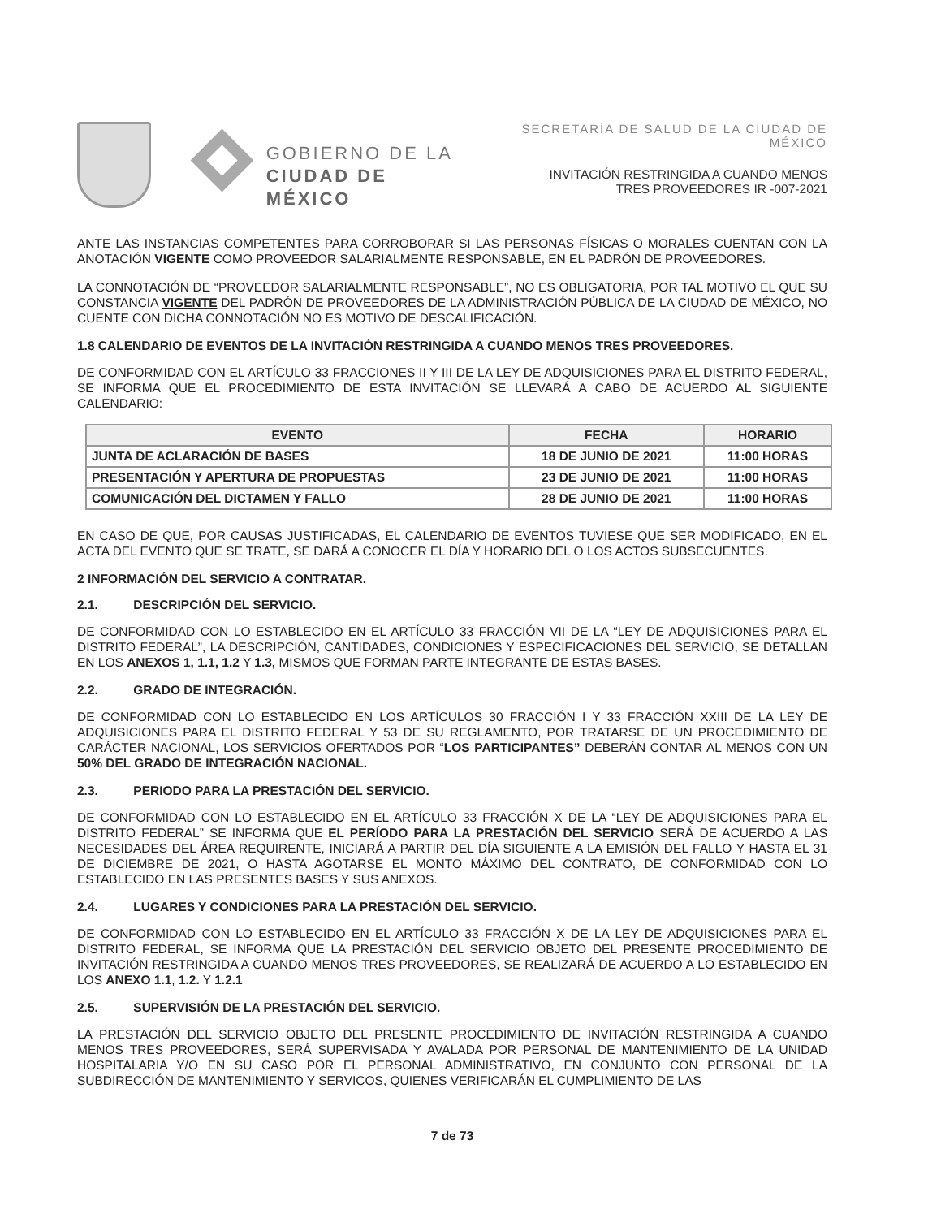GOBIERNO DE LA
CIUDAD DE MÉXICO
SECRETARÍA DE SALUD DE LA CIUDAD DE MÉXICO
INVITACIÓN RESTRINGIDA A CUANDO MENOS
TRES PROVEEDORES IR -007-2021
ANTE LAS INSTANCIAS COMPETENTES PARA CORROBORAR SI LAS PERSONAS FÍSICAS O MORALES CUENTAN CON LA ANOTACIÓN VIGENTE COMO PROVEEDOR SALARIALMENTE RESPONSABLE, EN EL PADRÓN DE PROVEEDORES.
LA CONNOTACIÓN DE “PROVEEDOR SALARIALMENTE RESPONSABLE”, NO ES OBLIGATORIA, POR TAL MOTIVO EL QUE SU CONSTANCIA VIGENTE DEL PADRÓN DE PROVEEDORES DE LA ADMINISTRACIÓN PÚBLICA DE LA CIUDAD DE MÉXICO, NO CUENTE CON DICHA CONNOTACIÓN NO ES MOTIVO DE DESCALIFICACIÓN.
1.8 CALENDARIO DE EVENTOS DE LA INVITACIÓN RESTRINGIDA A CUANDO MENOS TRES PROVEEDORES.
DE CONFORMIDAD CON EL ARTÍCULO 33 FRACCIONES II Y III DE LA LEY DE ADQUISICIONES PARA EL DISTRITO FEDERAL, SE INFORMA QUE EL PROCEDIMIENTO DE ESTA INVITACIÓN SE LLEVARÁ A CABO DE ACUERDO AL SIGUIENTE CALENDARIO:
| EVENTO | FECHA | HORARIO |
| --- | --- | --- |
| JUNTA DE ACLARACIÓN DE BASES | 18 DE JUNIO DE 2021 | 11:00 HORAS |
| PRESENTACIÓN Y APERTURA DE PROPUESTAS | 23 DE JUNIO DE 2021 | 11:00 HORAS |
| COMUNICACIÓN DEL DICTAMEN Y FALLO | 28 DE JUNIO DE 2021 | 11:00 HORAS |
EN CASO DE QUE, POR CAUSAS JUSTIFICADAS, EL CALENDARIO DE EVENTOS TUVIESE QUE SER MODIFICADO, EN EL ACTA DEL EVENTO QUE SE TRATE, SE DARÁ A CONOCER EL DÍA Y HORARIO DEL O LOS ACTOS SUBSECUENTES.
2 INFORMACIÓN DEL SERVICIO A CONTRATAR.
2.1. DESCRIPCIÓN DEL SERVICIO.
DE CONFORMIDAD CON LO ESTABLECIDO EN EL ARTÍCULO 33 FRACCIÓN VII DE LA “LEY DE ADQUISICIONES PARA EL DISTRITO FEDERAL”, LA DESCRIPCIÓN, CANTIDADES, CONDICIONES Y ESPECIFICACIONES DEL SERVICIO, SE DETALLAN EN LOS ANEXOS 1, 1.1, 1.2 Y 1.3, MISMOS QUE FORMAN PARTE INTEGRANTE DE ESTAS BASES.
2.2. GRADO DE INTEGRACIÓN.
DE CONFORMIDAD CON LO ESTABLECIDO EN LOS ARTÍCULOS 30 FRACCIÓN I Y 33 FRACCIÓN XXIII DE LA LEY DE ADQUISICIONES PARA EL DISTRITO FEDERAL Y 53 DE SU REGLAMENTO, POR TRATARSE DE UN PROCEDIMIENTO DE CARÁCTER NACIONAL, LOS SERVICIOS OFERTADOS POR “LOS PARTICIPANTES” DEBERÁN CONTAR AL MENOS CON UN 50% DEL GRADO DE INTEGRACIÓN NACIONAL.
2.3. PERIODO PARA LA PRESTACIÓN DEL SERVICIO.
DE CONFORMIDAD CON LO ESTABLECIDO EN EL ARTÍCULO 33 FRACCIÓN X DE LA “LEY DE ADQUISICIONES PARA EL DISTRITO FEDERAL” SE INFORMA QUE EL PERÍODO PARA LA PRESTACIÓN DEL SERVICIO SERÁ DE ACUERDO A LAS NECESIDADES DEL ÁREA REQUIRENTE, INICIARÁ A PARTIR DEL DÍA SIGUIENTE A LA EMISIÓN DEL FALLO Y HASTA EL 31 DE DICIEMBRE DE 2021, O HASTA AGOTARSE EL MONTO MÁXIMO DEL CONTRATO, DE CONFORMIDAD CON LO ESTABLECIDO EN LAS PRESENTES BASES Y SUS ANEXOS.
2.4. LUGARES Y CONDICIONES PARA LA PRESTACIÓN DEL SERVICIO.
DE CONFORMIDAD CON LO ESTABLECIDO EN EL ARTÍCULO 33 FRACCIÓN X DE LA LEY DE ADQUISICIONES PARA EL DISTRITO FEDERAL, SE INFORMA QUE LA PRESTACIÓN DEL SERVICIO OBJETO DEL PRESENTE PROCEDIMIENTO DE INVITACIÓN RESTRINGIDA A CUANDO MENOS TRES PROVEEDORES, SE REALIZARÁ DE ACUERDO A LO ESTABLECIDO EN LOS ANEXO 1.1, 1.2. Y 1.2.1
2.5. SUPERVISIÓN DE LA PRESTACIÓN DEL SERVICIO.
LA PRESTACIÓN DEL SERVICIO OBJETO DEL PRESENTE PROCEDIMIENTO DE INVITACIÓN RESTRINGIDA A CUANDO MENOS TRES PROVEEDORES, SERÁ SUPERVISADA Y AVALADA POR PERSONAL DE MANTENIMIENTO DE LA UNIDAD HOSPITALARIA Y/O EN SU CASO POR EL PERSONAL ADMINISTRATIVO, EN CONJUNTO CON PERSONAL DE LA SUBDIRECCIÓN DE MANTENIMIENTO Y SERVICOS, QUIENES VERIFICARÁN EL CUMPLIMIENTO DE LAS
7 de 73